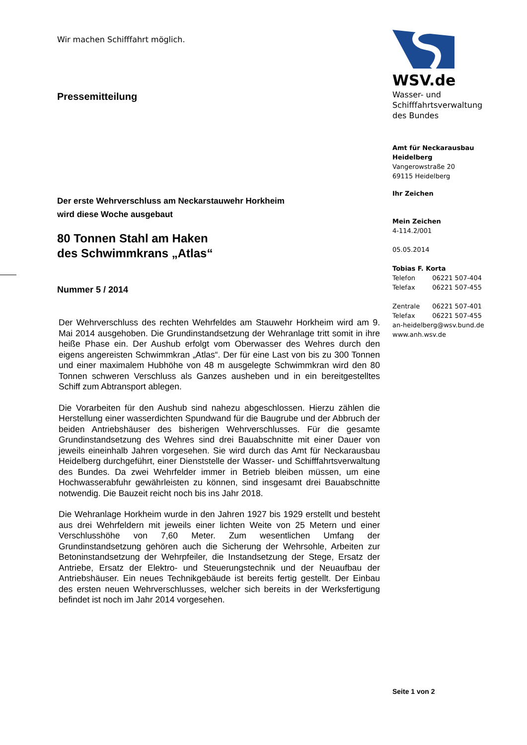Wir machen Schifffahrt möglich.
Pressemitteilung
Der erste Wehrverschluss am Neckarstauwehr Horkheim
wird diese Woche ausgebaut
80 Tonnen Stahl am Haken
des Schwimmkrans „Atlas“
Nummer 5 / 2014
Der Wehrverschluss des rechten Wehrfeldes am Stauwehr Horkheim wird am 9. Mai 2014 ausgehoben. Die Grundinstandsetzung der Wehranlage tritt somit in ihre heiße Phase ein. Der Aushub erfolgt vom Oberwasser des Wehres durch den eigens angereisten Schwimmkran „Atlas“. Der für eine Last von bis zu 300 Tonnen und einer maximalem Hubhöhe von 48 m ausgelegte Schwimmkran wird den 80 Tonnen schweren Verschluss als Ganzes ausheben und in ein bereitgestelltes Schiff zum Abtransport ablegen.
Die Vorarbeiten für den Aushub sind nahezu abgeschlossen. Hierzu zählen die Herstellung einer wasserdichten Spundwand für die Baugrube und der Abbruch der beiden Antriebshäuser des bisherigen Wehrverschlusses. Für die gesamte Grundinstandsetzung des Wehres sind drei Bauabschnitte mit einer Dauer von jeweils eineinhalb Jahren vorgesehen. Sie wird durch das Amt für Neckarausbau Heidelberg durchgeführt, einer Dienststelle der Wasser- und Schifffahrtsverwaltung des Bundes. Da zwei Wehrfelder immer in Betrieb bleiben müssen, um eine Hochwasserabfuhr gewährleisten zu können, sind insgesamt drei Bauabschnitte notwendig. Die Bauzeit reicht noch bis ins Jahr 2018.
Die Wehranlage Horkheim wurde in den Jahren 1927 bis 1929 erstellt und besteht aus drei Wehrfeldern mit jeweils einer lichten Weite von 25 Metern und einer Verschlusshöhe von 7,60 Meter. Zum wesentlichen Umfang der Grundinstandsetzung gehören auch die Sicherung der Wehrsohle, Arbeiten zur Betoninstandsetzung der Wehrpfeiler, die Instandsetzung der Stege, Ersatz der Antriebe, Ersatz der Elektro- und Steuerungstechnik und der Neuaufbau der Antriebshäuser. Ein neues Technikgebäude ist bereits fertig gestellt. Der Einbau des ersten neuen Wehrverschlusses, welcher sich bereits in der Werksfertigung befindet ist noch im Jahr 2014 vorgesehen.
WSV.de
Wasser- und
Schifffahrtsverwaltung
des Bundes
Amt für Neckarausbau
Heidelberg
Vangerowstraße 20
69115 Heidelberg
Ihr Zeichen
Mein Zeichen
4-114.2/001
05.05.2014
Tobias F. Korta
Telefon 06221 507-404
Telefax 06221 507-455
Zentrale 06221 507-401
Telefax 06221 507-455
an-heidelberg@wsv.bund.de
www.anh.wsv.de
Seite 1 von 2